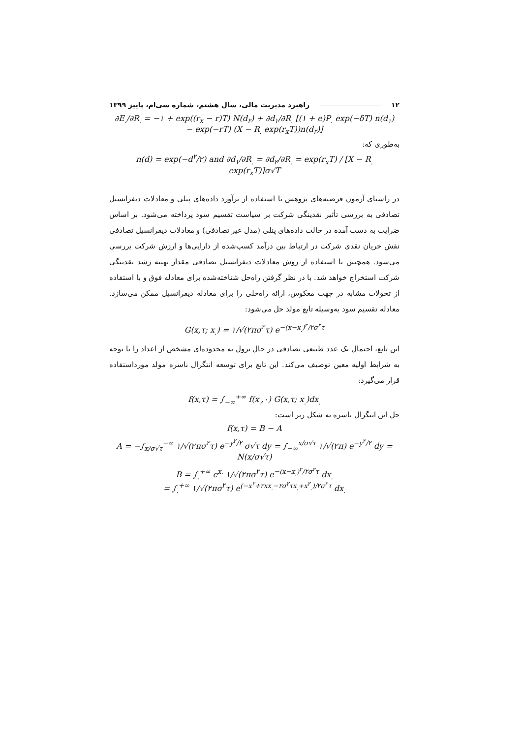۱۲ راهبرد مدیریت مالی، سال هشتم، شماره سی‌ام، پاییز ۱۳۹۹
∂E<sub>.</sub>/∂R<sub>.</sub> = −۱ + exp((r<sub>x</sub> − r)T) N(d<sub>۲</sub>) + ∂d<sub>۱</sub>/∂R<sub>.</sub> [(۱ + e)P<sub>.</sub> exp(−δT) n(d<sub>۱</sub>)
− exp(−rT) (X − R<sub>.</sub> exp(r<sub>x</sub>T))n(d<sub>۲</sub>)]
به‌طوری که:
n(d) = exp(−d<sup>۲</sup>/۲) and ∂d<sub>۱</sub>/∂R<sub>.</sub> = ∂d<sub>۲</sub>/∂R<sub>.</sub> = exp(r<sub>x</sub>T) / [X − R<sub>.</sub> exp(r<sub>x</sub>T)]σ√T
در راستای آزمون فرضیه‌های پژوهش با استفاده از برآورد داده‌های پنلی و معادلات دیفرانسیل تصادفی به بررسی تأثیر نقدینگی شرکت بر سیاست تقسیم سود پرداخته می‌شود. بر اساس ضرایب به دست آمده در حالت داده‌های پنلی (مدل غیر تصادفی) و معادلات دیفرانسیل تصادفی نقش جریان نقدی شرکت در ارتباط بین درآمد کسب‌شده از دارایی‌ها و ارزش شرکت بررسی می‌شود. همچنین با استفاده از روش معادلات دیفرانسیل تصادفی مقدار بهینه رشد نقدینگی شرکت استخراج خواهد شد. با در نظر گرفتن راه‌حل شناخته‌شده برای معادله فوق و با استفاده از تحولات مشابه در جهت معکوس، ارائه راه‌حلی را برای معادله دیفرانسیل ممکن می‌سازد. معادله تقسیم سود به‌وسیله تابع مولد حل می‌شود:
G(x,τ; x<sub>.</sub>) = ۱/√(۲πσ<sup>۲</sup>τ) e<sup>−(x−x<sub>.</sub>)<sup>۲</sup>/۲σ<sup>۲</sup>τ</sup>
این تابع، احتمال یک عدد طبیعی تصادفی در حال نزول به محدوده‌ای مشخص از اعداد را با توجه به شرایط اولیه معین توصیف می‌کند. این تابع برای توسعه انتگرال ناسره مولد مورداستفاده قرار می‌گیرد:
f(x,τ) = ∫<sub>−∞</sub><sup>+∞</sup> f(x<sub>.</sub>,۰) G(x,τ; x<sub>.</sub>)dx<sub>.</sub>
حل این انتگرال ناسره به شکل زیر است:
f(x,τ) = B − A
A = −∫<sub>x/σ√τ</sub><sup>−∞</sup> ۱/√(۲πσ<sup>۲</sup>τ) e<sup>−y<sup>۲</sup>/۲</sup> σ√τ dy = ∫<sub>−∞</sub><sup>x/σ√τ</sup> ۱/√(۲π) e<sup>−y<sup>۲</sup>/۲</sup> dy = N(x/σ√τ)
B = ∫<sub>.</sub><sup>+∞</sup> e<sup>x.</sup> ۱/√(۲πσ<sup>۲</sup>τ) e<sup>−(x−x<sub>.</sub>)<sup>۲</sup>/۲σ<sup>۲</sup>τ</sup> dx<sub>.</sub>
= ∫<sub>.</sub><sup>+∞</sup> ۱/√(۲πσ<sup>۲</sup>τ) e<sup>(−x<sup>۲</sup>+۲xx<sub>.</sub>−۲σ<sup>۲</sup>τx<sub>.</sub>+x<sup>۲</sup><sub>.</sub>)/۲σ<sup>۲</sup>τ</sup> dx<sub>.</sub>